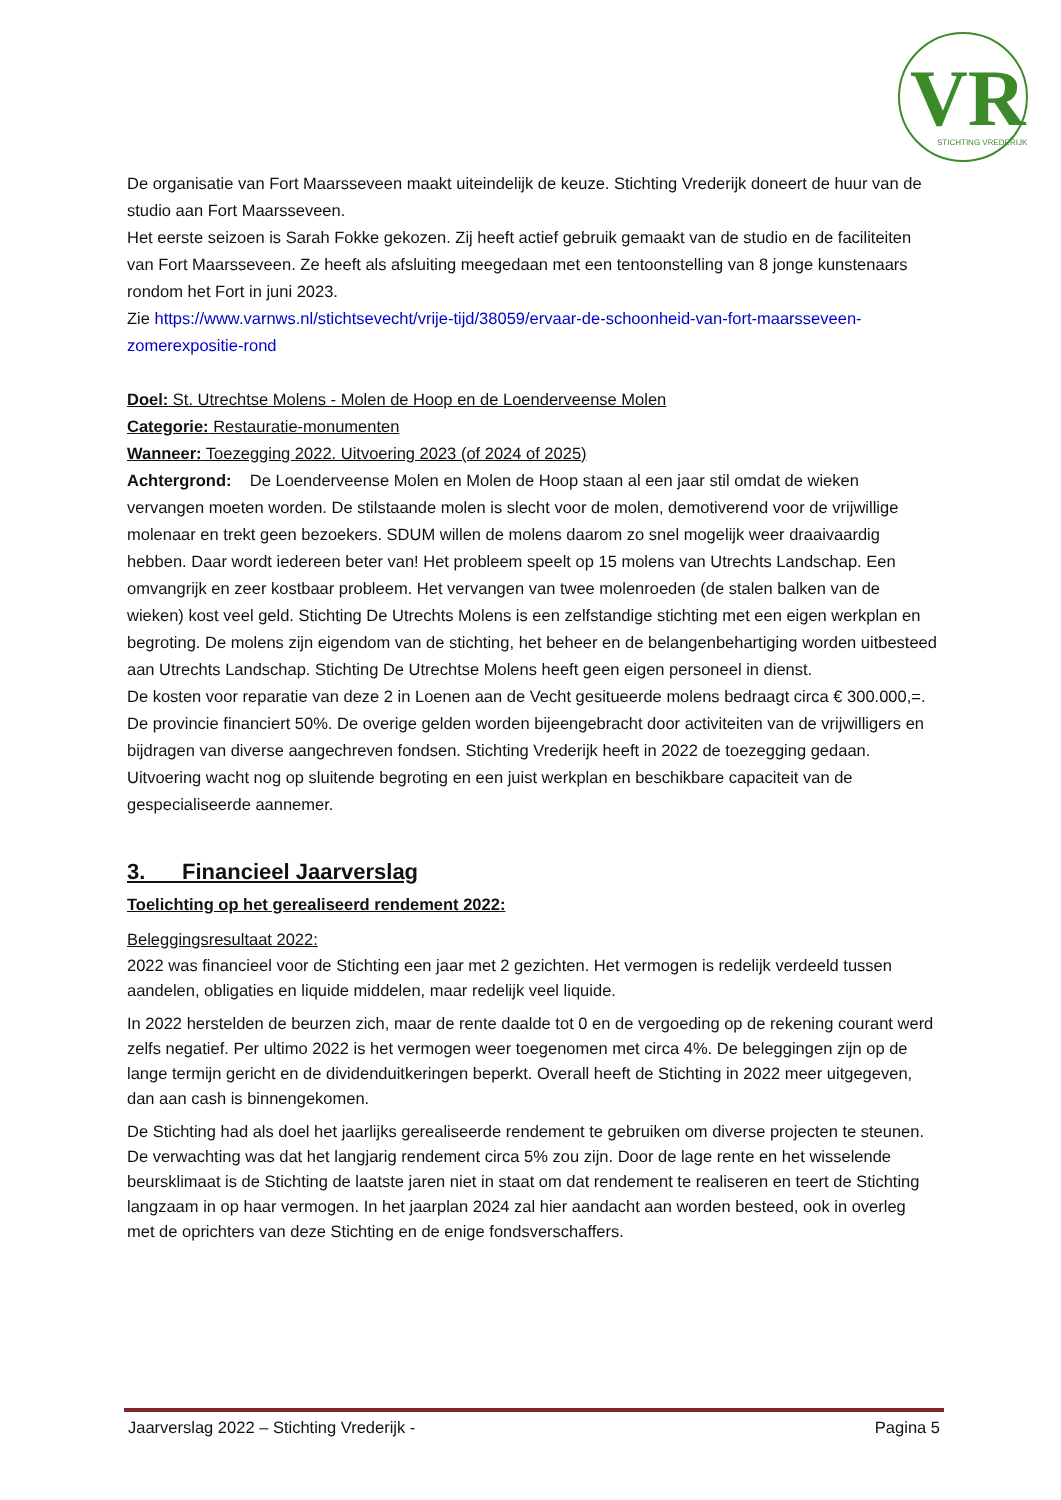VR
STICHTING VREDERIJK
De organisatie van Fort Maarsseveen maakt uiteindelijk de keuze. Stichting Vrederijk doneert de huur van de studio aan Fort Maarsseveen.
Het eerste seizoen is Sarah Fokke gekozen. Zij heeft actief gebruik gemaakt van de studio en de faciliteiten van Fort Maarsseveen. Ze heeft als afsluiting meegedaan met een tentoonstelling van 8 jonge kunstenaars rondom het Fort in juni 2023.
Zie https://www.varnws.nl/stichtsevecht/vrije-tijd/38059/ervaar-de-schoonheid-van-fort-maarsseveen-zomerexpositie-rond
Doel: St. Utrechtse Molens - Molen de Hoop en de Loenderveense Molen
Categorie: Restauratie-monumenten
Wanneer: Toezegging 2022. Uitvoering 2023 (of 2024 of 2025)
Achtergrond: De Loenderveense Molen en Molen de Hoop staan al een jaar stil omdat de wieken vervangen moeten worden. De stilstaande molen is slecht voor de molen, demotiverend voor de vrijwillige molenaar en trekt geen bezoekers. SDUM willen de molens daarom zo snel mogelijk weer draaivaardig hebben. Daar wordt iedereen beter van! Het probleem speelt op 15 molens van Utrechts Landschap. Een omvangrijk en zeer kostbaar probleem. Het vervangen van twee molenroeden (de stalen balken van de wieken) kost veel geld. Stichting De Utrechts Molens is een zelfstandige stichting met een eigen werkplan en begroting. De molens zijn eigendom van de stichting, het beheer en de belangenbehartiging worden uitbesteed aan Utrechts Landschap. Stichting De Utrechtse Molens heeft geen eigen personeel in dienst.
De kosten voor reparatie van deze 2 in Loenen aan de Vecht gesitueerde molens bedraagt circa € 300.000,=. De provincie financiert 50%. De overige gelden worden bijeengebracht door activiteiten van de vrijwilligers en bijdragen van diverse aangechreven fondsen. Stichting Vrederijk heeft in 2022 de toezegging gedaan. Uitvoering wacht nog op sluitende begroting en een juist werkplan en beschikbare capaciteit van de gespecialiseerde aannemer.
3. Financieel Jaarverslag
Toelichting op het gerealiseerd rendement 2022:
Beleggingsresultaat 2022:
2022 was financieel voor de Stichting een jaar met 2 gezichten. Het vermogen is redelijk verdeeld tussen aandelen, obligaties en liquide middelen, maar redelijk veel liquide.
In 2022 herstelden de beurzen zich, maar de rente daalde tot 0 en de vergoeding op de rekening courant werd zelfs negatief. Per ultimo 2022 is het vermogen weer toegenomen met circa 4%. De beleggingen zijn op de lange termijn gericht en de dividenduitkeringen beperkt. Overall heeft de Stichting in 2022 meer uitgegeven, dan aan cash is binnengekomen.
De Stichting had als doel het jaarlijks gerealiseerde rendement te gebruiken om diverse projecten te steunen. De verwachting was dat het langjarig rendement circa 5% zou zijn. Door de lage rente en het wisselende beursklimaat is de Stichting de laatste jaren niet in staat om dat rendement te realiseren en teert de Stichting langzaam in op haar vermogen. In het jaarplan 2024 zal hier aandacht aan worden besteed, ook in overleg met de oprichters van deze Stichting en de enige fondsverschaffers.
Jaarverslag 2022 – Stichting Vrederijk - Pagina 5